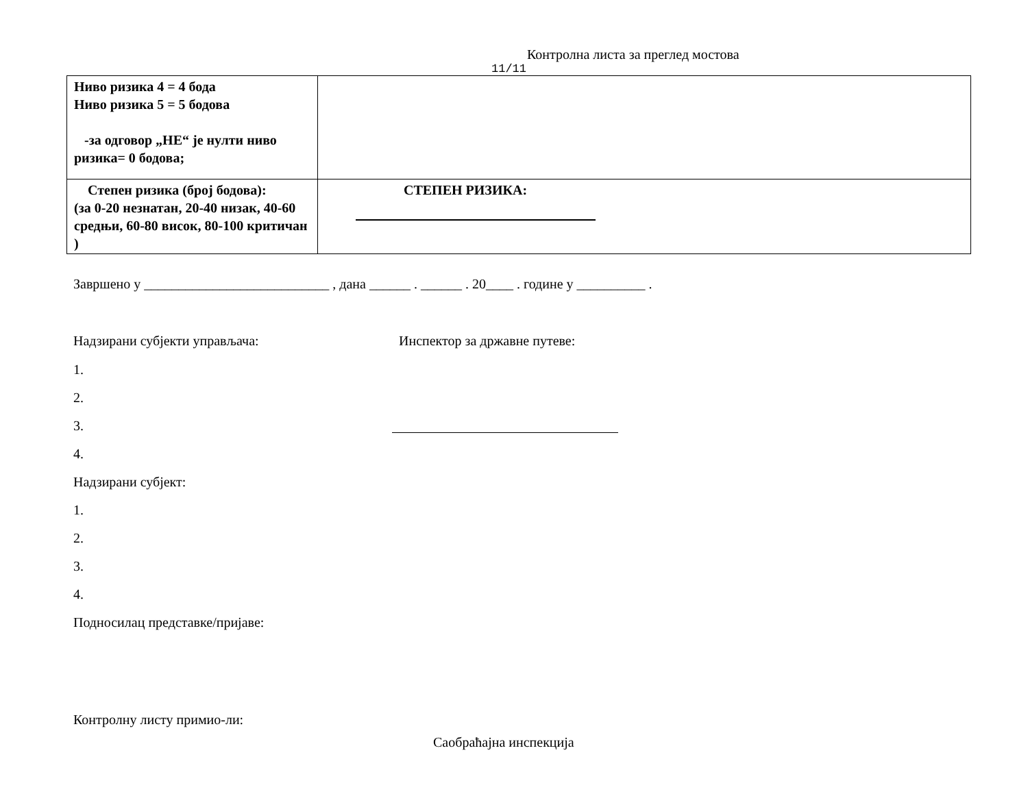Контролна листа за преглед мостова
11/11
| Ниво ризика 4 = 4 бода Ниво ризика 5 = 5 бодова -за одговор „НЕ“ је нулти ниво ризика= 0 бодова; | |
| Степен ризика (број бодова): (за 0-20 незнатан, 20-40 низак, 40-60 средњи, 60-80 висок, 80-100 критичан ) | СТЕПЕН РИЗИКА: |
Завршено у ___________________________ , дана ______ . ______ . 20____ . године у __________ .
Надзирани субјекти управљача: Инспектор за државне путеве:
1.
2.
3.
4.
Надзирани субјект:
1.
2.
3.
4.
Подносилац представке/пријаве:
Контролну листу примио-ли:
Саобраћајна инспекција